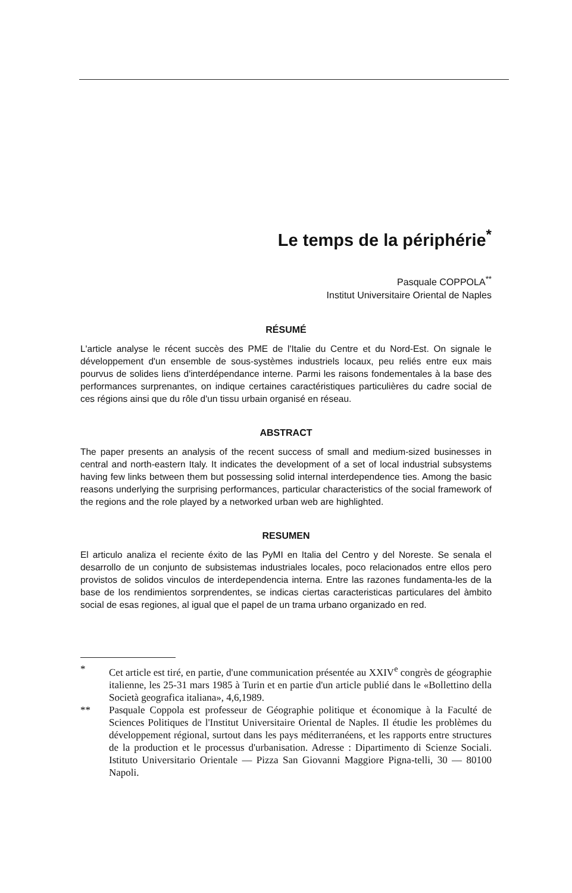Le temps de la périphérie<sup>*</sup>
Pasquale COPPOLA<sup>**</sup>
Institut Universitaire Oriental de Naples
RÉSUMÉ
L'article analyse le récent succès des PME de l'Italie du Centre et du Nord-Est. On signale le développement d'un ensemble de sous-systèmes industriels locaux, peu reliés entre eux mais pourvus de solides liens d'interdépendance interne. Parmi les raisons fondementales à la base des performances surprenantes, on indique certaines caractéristiques particulières du cadre social de ces régions ainsi que du rôle d'un tissu urbain organisé en réseau.
ABSTRACT
The paper presents an analysis of the recent success of small and medium-sized businesses in central and north-eastern Italy. It indicates the development of a set of local industrial subsystems having few links between them but possessing solid internal interdependence ties. Among the basic reasons underlying the surprising performances, particular characteristics of the social framework of the regions and the role played by a networked urban web are highlighted.
RESUMEN
El articulo analiza el reciente éxito de las PyMI en Italia del Centro y del Noreste. Se senala el desarrollo de un conjunto de subsistemas industriales locales, poco relacionados entre ellos pero provistos de solidos vinculos de interdependencia interna. Entre las razones fundamenta-les de la base de los rendimientos sorprendentes, se indicas ciertas caracteristicas particulares del àmbito social de esas regiones, al igual que el papel de un trama urbano organizado en red.
* Cet article est tiré, en partie, d'une communication présentée au XXIV<sup>e</sup> congrès de géographie italienne, les 25-31 mars 1985 à Turin et en partie d'un article publié dans le «Bollettino della Società geografica italiana», 4,6,1989.
** Pasquale Coppola est professeur de Géographie politique et économique à la Faculté de Sciences Politiques de l'Institut Universitaire Oriental de Naples. Il étudie les problèmes du développement régional, surtout dans les pays méditerranéens, et les rapports entre structures de la production et le processus d'urbanisation. Adresse : Dipartimento di Scienze Sociali. Istituto Universitario Orientale — Pizza San Giovanni Maggiore Pigna-telli, 30 — 80100 Napoli.